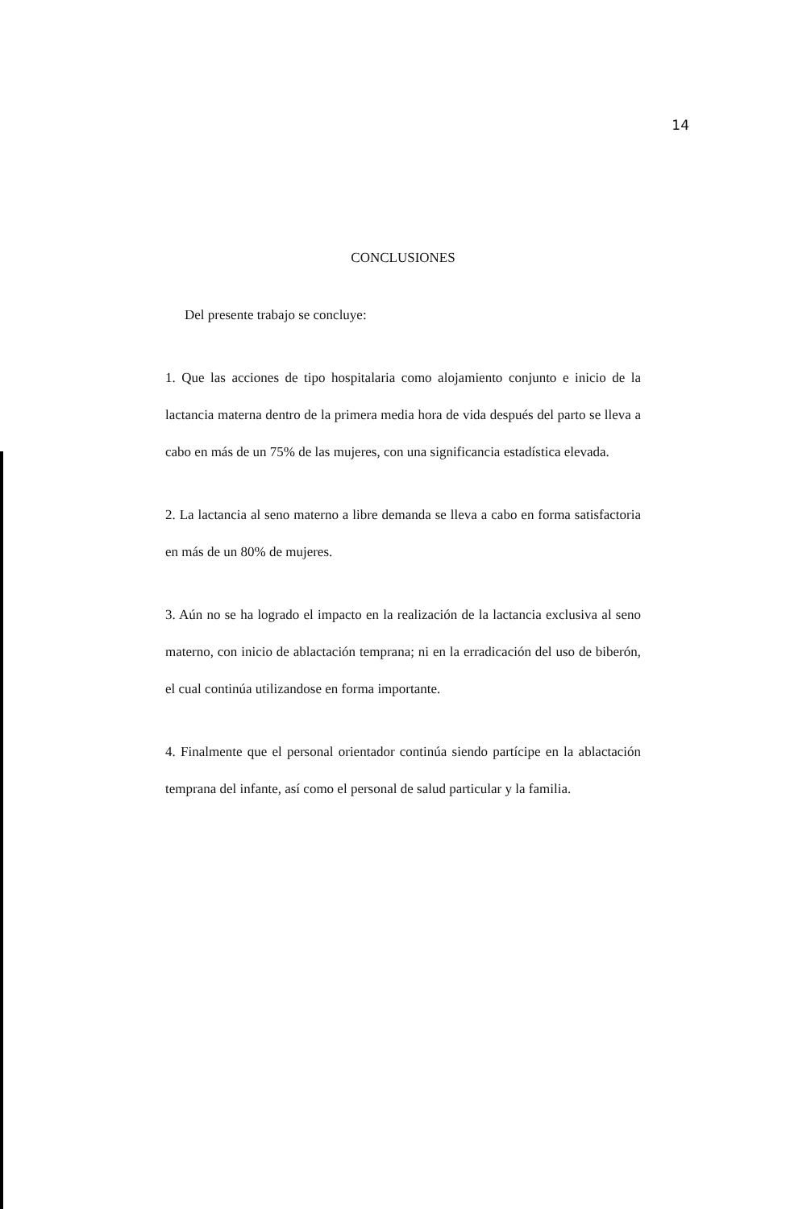14
CONCLUSIONES
Del presente trabajo se concluye:
1. Que las acciones de tipo hospitalaria como alojamiento conjunto e inicio de la lactancia materna dentro de la primera media hora de vida después del parto se lleva a cabo en más de un 75% de las mujeres, con una significancia estadística elevada.
2. La lactancia al seno materno a libre demanda se lleva a cabo en forma satisfactoria en más de un 80% de mujeres.
3. Aún no se ha logrado el impacto en la realización de la lactancia exclusiva al seno materno, con inicio de ablactación temprana; ni en la erradicación del uso de biberón, el cual continúa utilizandose en forma importante.
4. Finalmente que el personal orientador continúa siendo partícipe en la ablactación temprana del infante, así como el personal de salud particular y la familia.